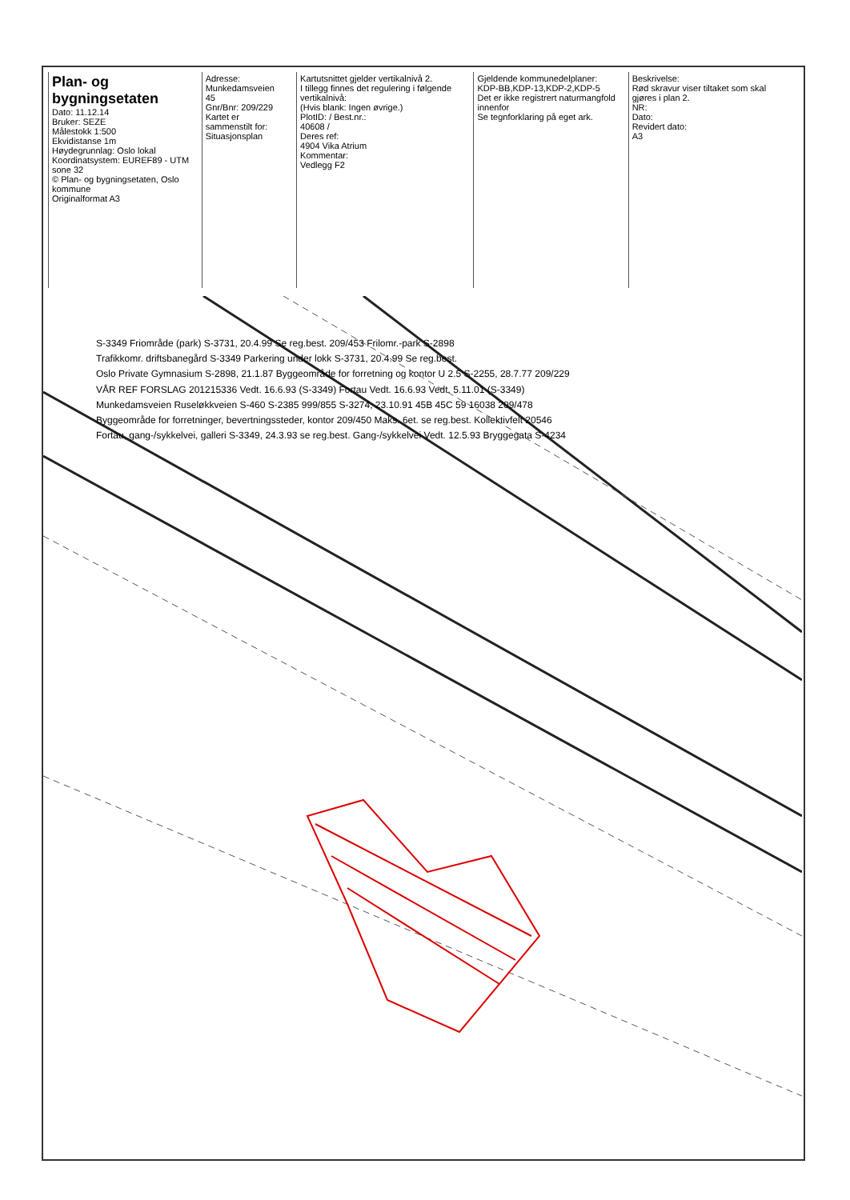Plan- og bygningsetaten
Dato: 11.12.14
Bruker: SEZE
Målestokk 1:500
Ekvidistanse 1m
Høydegrunnlag: Oslo lokal
Koordinatsystem: EUREF89 - UTM sone 32
© Plan- og bygningsetaten, Oslo kommune
Originalformat A3
Adresse:
Munkedamsveien 45
Gnr/Bnr: 209/229
Kartet er sammenstilt for:
Situasjonsplan
Kartutsnittet gjelder vertikalnivå 2.
I tillegg finnes det regulering i følgende vertikalnivå:
(Hvis blank: Ingen øvrige.)
PlotID: / Best.nr.:
40608 /
Deres ref:
4904 Vika Atrium
Kommentar:
Vedlegg F2
Gjeldende kommunedelplaner:
KDP-BB,KDP-13,KDP-2,KDP-5
Det er ikke registrert naturmangfold innenfor
Se tegnforklaring på eget ark.
Beskrivelse:
Rød skravur viser tiltaket som skal gjøres i plan 2.
NR:
Dato:
Revidert dato:
A3
S-3349 Friområde (park) S-3731, 20.4.99 Se reg.best. 209/453 Frilomr.-park S-2898
Trafikkomr. driftsbanegård S-3349 Parkering under lokk S-3731, 20.4.99 Se reg.best.
Oslo Private Gymnasium S-2898, 21.1.87 Byggeområde for forretning og kontor U 2.5 S-2255, 28.7.77 209/229
VÅR REF FORSLAG 201215336 Vedt. 16.6.93 (S-3349) Fortau Vedt. 16.6.93 Vedt. 5.11.01 (S-3349)
Munkedamsveien Ruseløkkveien S-460 S-2385 999/855 S-3274, 23.10.91 45B 45C 59 16038 209/478
Byggeområde for forretninger, bevertningssteder, kontor 209/450 Maks. 6et. se reg.best. Kollektivfelt 20546
Fortau, gang-/sykkelvei, galleri S-3349, 24.3.93 se reg.best. Gang-/sykkelvei Vedt. 12.5.93 Bryggegata S-4234